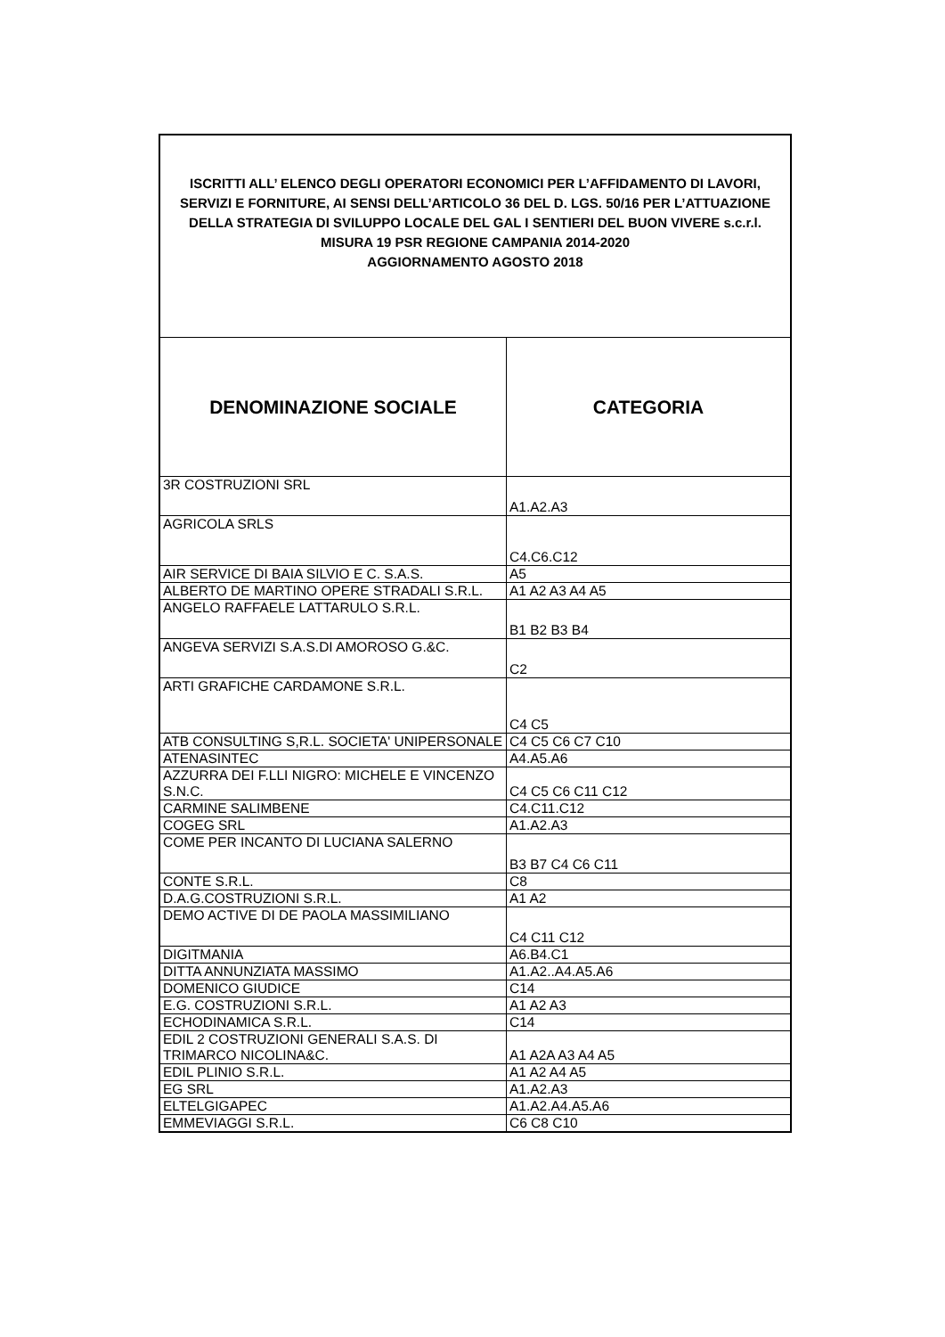| ISCRITTI ALL’ ELENCO DEGLI OPERATORI ECONOMICI PER L’AFFIDAMENTO DI LAVORI, SERVIZI E FORNITURE, AI SENSI DELL’ARTICOLO 36 DEL D. LGS. 50/16 PER L’ATTUAZIONE DELLA STRATEGIA DI SVILUPPO LOCALE DEL GAL I SENTIERI DEL BUON VIVERE s.c.r.l. MISURA 19 PSR REGIONE CAMPANIA 2014-2020 AGGIORNAMENTO AGOSTO 2018 | |
| DENOMINAZIONE SOCIALE | CATEGORIA |
| 3R COSTRUZIONI SRL | A1.A2.A3 |
| AGRICOLA SRLS | C4.C6.C12 |
| AIR SERVICE DI BAIA SILVIO E C. S.A.S. | A5 |
| ALBERTO DE MARTINO OPERE STRADALI S.R.L. | A1 A2 A3 A4 A5 |
| ANGELO RAFFAELE LATTARULO S.R.L. | B1 B2 B3 B4 |
| ANGEVA SERVIZI S.A.S.DI AMOROSO G.&C. | C2 |
| ARTI GRAFICHE CARDAMONE S.R.L. | C4 C5 |
| ATB CONSULTING S,R.L. SOCIETA' UNIPERSONALE | C4 C5 C6 C7 C10 |
| ATENASINTEC | A4.A5.A6 |
| AZZURRA DEI F.LLI NIGRO: MICHELE E VINCENZO S.N.C. | C4 C5 C6 C11 C12 |
| CARMINE SALIMBENE | C4.C11.C12 |
| COGEG SRL | A1.A2.A3 |
| COME PER INCANTO DI LUCIANA SALERNO | B3 B7 C4 C6 C11 |
| CONTE S.R.L. | C8 |
| D.A.G.COSTRUZIONI S.R.L. | A1 A2 |
| DEMO ACTIVE DI DE PAOLA MASSIMILIANO | C4 C11 C12 |
| DIGITMANIA | A6.B4.C1 |
| DITTA ANNUNZIATA MASSIMO | A1.A2..A4.A5.A6 |
| DOMENICO GIUDICE | C14 |
| E.G. COSTRUZIONI S.R.L. | A1 A2 A3 |
| ECHODINAMICA S.R.L. | C14 |
| EDIL 2 COSTRUZIONI GENERALI S.A.S. DI TRIMARCO NICOLINA&C. | A1 A2A A3 A4 A5 |
| EDIL PLINIO S.R.L. | A1 A2 A4 A5 |
| EG SRL | A1.A2.A3 |
| ELTELGIGAPEC | A1.A2.A4.A5.A6 |
| EMMEVIAGGI S.R.L. | C6 C8 C10 |